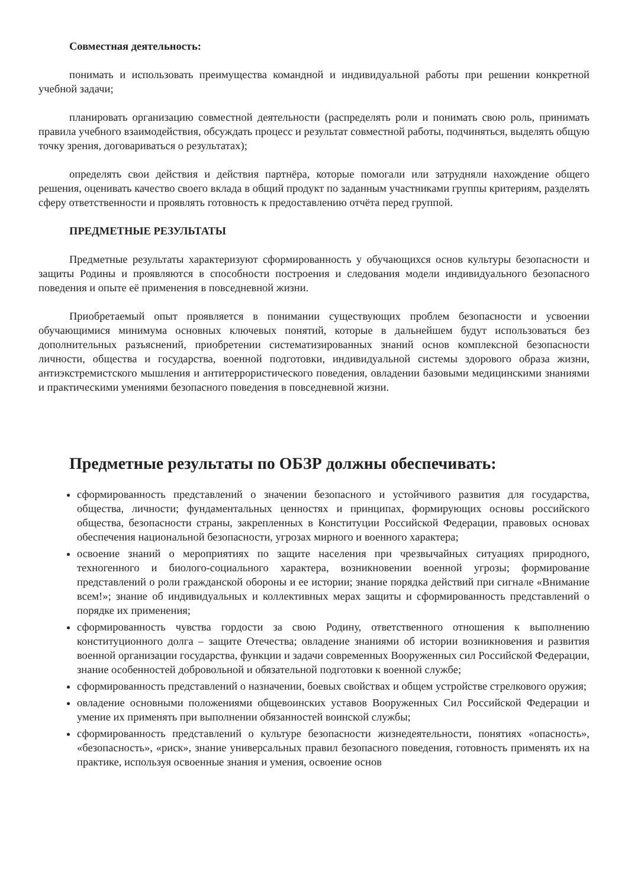Совместная деятельность:
понимать и использовать преимущества командной и индивидуальной работы при решении конкретной учебной задачи;
планировать организацию совместной деятельности (распределять роли и понимать свою роль, принимать правила учебного взаимодействия, обсуждать процесс и результат совместной работы, подчиняться, выделять общую точку зрения, договариваться о результатах);
определять свои действия и действия партнёра, которые помогали или затрудняли нахождение общего решения, оценивать качество своего вклада в общий продукт по заданным участниками группы критериям, разделять сферу ответственности и проявлять готовность к предоставлению отчёта перед группой.
ПРЕДМЕТНЫЕ РЕЗУЛЬТАТЫ
Предметные результаты характеризуют сформированность у обучающихся основ культуры безопасности и защиты Родины и проявляются в способности построения и следования модели индивидуального безопасного поведения и опыте её применения в повседневной жизни.
Приобретаемый опыт проявляется в понимании существующих проблем безопасности и усвоении обучающимися минимума основных ключевых понятий, которые в дальнейшем будут использоваться без дополнительных разъяснений, приобретении систематизированных знаний основ комплексной безопасности личности, общества и государства, военной подготовки, индивидуальной системы здорового образа жизни, антиэкстремистского мышления и антитеррористического поведения, овладении базовыми медицинскими знаниями и практическими умениями безопасного поведения в повседневной жизни.
Предметные результаты по ОБЗР должны обеспечивать:
сформированность представлений о значении безопасного и устойчивого развития для государства, общества, личности; фундаментальных ценностях и принципах, формирующих основы российского общества, безопасности страны, закрепленных в Конституции Российской Федерации, правовых основах обеспечения национальной безопасности, угрозах мирного и военного характера;
освоение знаний о мероприятиях по защите населения при чрезвычайных ситуациях природного, техногенного и биолого-социального характера, возникновении военной угрозы; формирование представлений о роли гражданской обороны и ее истории; знание порядка действий при сигнале «Внимание всем!»; знание об индивидуальных и коллективных мерах защиты и сформированность представлений о порядке их применения;
сформированность чувства гордости за свою Родину, ответственного отношения к выполнению конституционного долга – защите Отечества; овладение знаниями об истории возникновения и развития военной организации государства, функции и задачи современных Вооруженных сил Российской Федерации, знание особенностей добровольной и обязательной подготовки к военной службе;
сформированность представлений о назначении, боевых свойствах и общем устройстве стрелкового оружия;
овладение основными положениями общевоинских уставов Вооруженных Сил Российской Федерации и умение их применять при выполнении обязанностей воинской службы;
сформированность представлений о культуре безопасности жизнедеятельности, понятиях «опасность», «безопасность», «риск», знание универсальных правил безопасного поведения, готовность применять их на практике, используя освоенные знания и умения, освоение основ